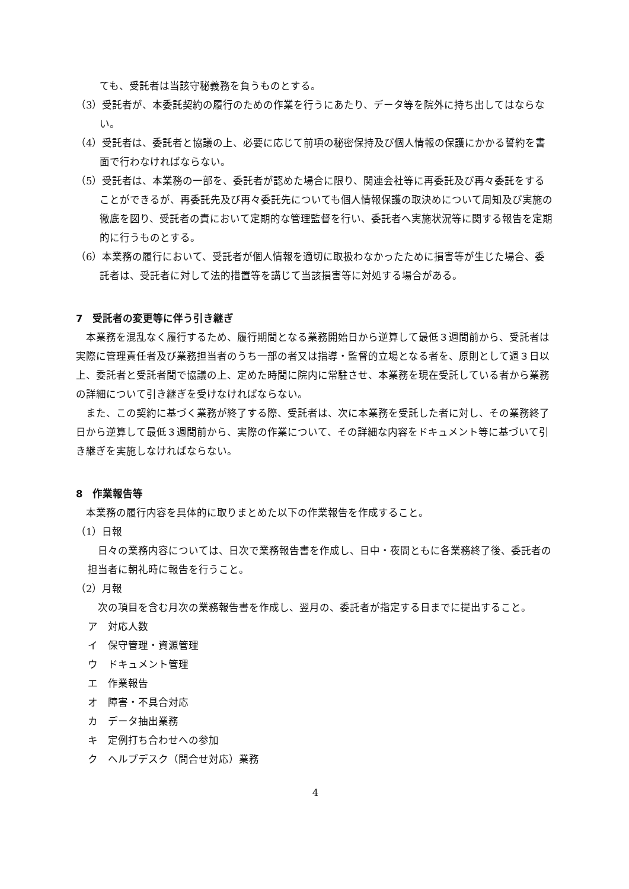ても、受託者は当該守秘義務を負うものとする。
（3）受託者が、本委託契約の履行のための作業を行うにあたり、データ等を院外に持ち出してはならない。
（4）受託者は、委託者と協議の上、必要に応じて前項の秘密保持及び個人情報の保護にかかる誓約を書面で行わなければならない。
（5）受託者は、本業務の一部を、委託者が認めた場合に限り、関連会社等に再委託及び再々委託をすることができるが、再委託先及び再々委託先についても個人情報保護の取決めについて周知及び実施の徹底を図り、受託者の責において定期的な管理監督を行い、委託者へ実施状況等に関する報告を定期的に行うものとする。
（6）本業務の履行において、受託者が個人情報を適切に取扱わなかったために損害等が生じた場合、委託者は、受託者に対して法的措置等を講じて当該損害等に対処する場合がある。
7　受託者の変更等に伴う引き継ぎ
本業務を混乱なく履行するため、履行期間となる業務開始日から逆算して最低３週間前から、受託者は実際に管理責任者及び業務担当者のうち一部の者又は指導・監督的立場となる者を、原則として週３日以上、委託者と受託者間で協議の上、定めた時間に院内に常駐させ、本業務を現在受託している者から業務の詳細について引き継ぎを受けなければならない。
また、この契約に基づく業務が終了する際、受託者は、次に本業務を受託した者に対し、その業務終了日から逆算して最低３週間前から、実際の作業について、その詳細な内容をドキュメント等に基づいて引き継ぎを実施しなければならない。
8　作業報告等
本業務の履行内容を具体的に取りまとめた以下の作業報告を作成すること。
（1）日報
日々の業務内容については、日次で業務報告書を作成し、日中・夜間ともに各業務終了後、委託者の担当者に朝礼時に報告を行うこと。
（2）月報
次の項目を含む月次の業務報告書を作成し、翌月の、委託者が指定する日までに提出すること。
ア　対応人数
イ　保守管理・資源管理
ウ　ドキュメント管理
エ　作業報告
オ　障害・不具合対応
カ　データ抽出業務
キ　定例打ち合わせへの参加
ク　ヘルプデスク（問合せ対応）業務
4